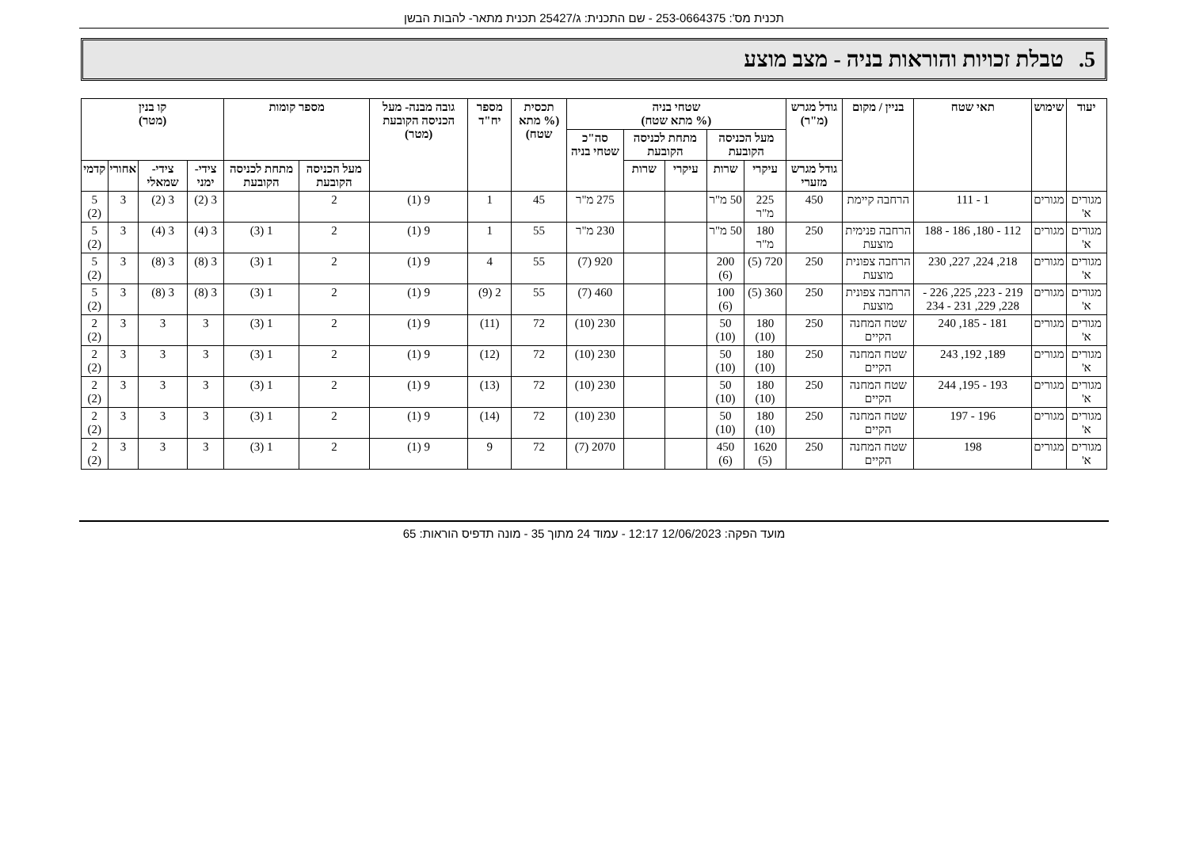תכנית מס': 253-0664375 - שם התכנית: ג/25427 תכנית מתאר- להבות הבשן
5. טבלת זכויות והוראות בניה - מצב מוצע
| יעוד | שימוש | תאי שטח | בניין / מקום | גודל מגרש (מ"ר) | שטחי בניה (% מתא שטח) | | | | | תכסית (% מתא שטח) | מספר יח"ד | גובה מבנה- מעל הכניסה הקובעת (מטר) | מספר קומות | | קו בנין (מטר) | | | |
| --- | --- | --- | --- | --- | --- | --- | --- | --- | --- | --- | --- | --- | --- | --- | --- | --- | --- | --- |
| | | | | | מעל הכניסה הקובעת | | מתחת לכניסה הקובעת | | סה"כ שטחי בניה | | | | | | | | | |
| | | | | גודל מגרש מזערי | עיקרי | שרות | עיקרי | שרות | | | | | מעל הכניסה הקובעת | מתחת לכניסה הקובעת | צידי- ימני | צידי- שמאלי | אחורי | קדמי |
| מגורים א' | מגורים | 1 - 111 | הרחבה קיימת | 450 | 225 מ"ר | 50 מ"ר | | | 275 מ"ר | 45 | 1 | 9 (1) | 2 | | 3 (2) | 3 (2) | 3 | 5 (2) |
| מגורים א' | מגורים | 112 - 180, 186 - 188 | הרחבה פנימית מוצעת | 250 | 180 מ"ר | 50 מ"ר | | | 230 מ"ר | 55 | 1 | 9 (1) | 2 | 1 (3) | 3 (4) | 3 (4) | 3 | 5 (2) |
| מגורים א' | מגורים | 218, 224, 227, 230 | הרחבה צפונית מוצעת | 250 | 720 (5) | 200 (6) | | | 920 (7) | 55 | 4 | 9 (1) | 2 | 1 (3) | 3 (8) | 3 (8) | 3 | 5 (2) |
| מגורים א' | מגורים | 219 - 223, 225, 226 - 228, 229, 231 - 234 | הרחבה צפונית מוצעת | 250 | 360 (5) | 100 (6) | | | 460 (7) | 55 | 2 (9) | 9 (1) | 2 | 1 (3) | 3 (8) | 3 (8) | 3 | 5 (2) |
| מגורים א' | מגורים | 181 - 185, 240 | שטח המחנה הקיים | 250 | 180 (10) | 50 (10) | | | 230 (10) | 72 | (11) | 9 (1) | 2 | 1 (3) | 3 | 3 | 3 | 2 (2) |
| מגורים א' | מגורים | 189, 192, 243 | שטח המחנה הקיים | 250 | 180 (10) | 50 (10) | | | 230 (10) | 72 | (12) | 9 (1) | 2 | 1 (3) | 3 | 3 | 3 | 2 (2) |
| מגורים א' | מגורים | 193 - 195, 244 | שטח המחנה הקיים | 250 | 180 (10) | 50 (10) | | | 230 (10) | 72 | (13) | 9 (1) | 2 | 1 (3) | 3 | 3 | 3 | 2 (2) |
| מגורים א' | מגורים | 196 - 197 | שטח המחנה הקיים | 250 | 180 (10) | 50 (10) | | | 230 (10) | 72 | (14) | 9 (1) | 2 | 1 (3) | 3 | 3 | 3 | 2 (2) |
| מגורים א' | מגורים | 198 | שטח המחנה הקיים | 250 | 1620 (5) | 450 (6) | | | 2070 (7) | 72 | 9 | 9 (1) | 2 | 1 (3) | 3 | 3 | 3 | 2 (2) |
מועד הפקה: 12/06/2023 12:17 - עמוד 24 מתוך 35 - מונה תדפיס הוראות: 65